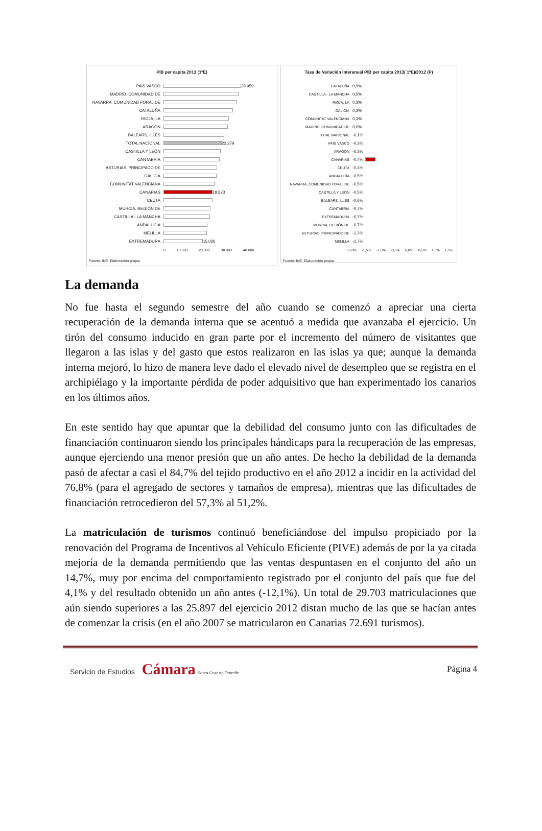PIB per capita 2013 (1ºE)
PAÍS VASCO 29.959
MADRID, COMUNIDAD DE
NAVARRA, COMUNIDAD FORAL DE
CATALUÑA
RIOJA, LA
ARAGÓN
BALEARS, ILLES
TOTAL NACIONAL 22.279
CASTILLA Y LEÓN
CANTABRIA
ASTURIAS, PRINCIPADO DE
GALICIA
COMUNITAT VALENCIANA
CANARIAS 18.873
CEUTA
MURCIA, REGIÓN DE
CASTILLA - LA MANCHA
ANDALUCÍA
MELILLA
EXTREMADURA 15.026
0 10.000 20.000 30.000 40.000
Fuente: INE. Elaboración propia
Tasa de Variación Interanual PIB per capita 2013( 1ºE)/2012 (P)
CATALUÑA 0,9%
CASTILLA - LA MANCHA 0,5%
RIOJA, LA 0,3%
GALICIA 0,3%
COMUNITAT VALENCIANA 0,1%
MADRID, COMUNIDAD DE 0,0%
TOTAL NACIONAL -0,1%
PAÍS VASCO -0,3%
ARAGÓN -0,3%
CANARIAS -0,4%
CEUTA -0,4%
ANDALUCÍA -0,5%
NAVARRA, COMUNIDAD FORAL DE -0,5%
CASTILLA Y LEÓN -0,5%
BALEARS, ILLES -0,6%
CANTABRIA -0,7%
EXTREMADURA -0,7%
MURCIA, REGIÓN DE -0,7%
ASTURIAS, PRINCIPADO DE -1,3%
MELILLA -1,7%
-2,0% -1,5% -1,0% -0,5% 0,0% 0,5% 1,0% 1,5%
Fuente: INE. Elaboración propia
La demanda
No fue hasta el segundo semestre del año cuando se comenzó a apreciar una cierta recuperación de la demanda interna que se acentuó a medida que avanzaba el ejercicio. Un tirón del consumo inducido en gran parte por el incremento del número de visitantes que llegaron a las islas y del gasto que estos realizaron en las islas ya que; aunque la demanda interna mejoró, lo hizo de manera leve dado el elevado nivel de desempleo que se registra en el archipiélago y la importante pérdida de poder adquisitivo que han experimentado los canarios en los últimos años.
En este sentido hay que apuntar que la debilidad del consumo junto con las dificultades de financiación continuaron siendo los principales hándicaps para la recuperación de las empresas, aunque ejerciendo una menor presión que un año antes. De hecho la debilidad de la demanda pasó de afectar a casi el 84,7% del tejido productivo en el año 2012 a incidir en la actividad del 76,8% (para el agregado de sectores y tamaños de empresa), mientras que las dificultades de financiación retrocedieron del 57,3% al 51,2%.
La matriculación de turismos continuó beneficiándose del impulso propiciado por la renovación del Programa de Incentivos al Vehículo Eficiente (PIVE) además de por la ya citada mejoría de la demanda permitiendo que las ventas despuntasen en el conjunto del año un 14,7%, muy por encima del comportamiento registrado por el conjunto del país que fue del 4,1% y del resultado obtenido un año antes (-12,1%). Un total de 29.703 matriculaciones que aún siendo superiores a las 25.897 del ejercicio 2012 distan mucho de las que se hacían antes de comenzar la crisis (en el año 2007 se matricularon en Canarias 72.691 turismos).
Servicio de Estudios Cámara Santa Cruz de Tenerife
Página 4